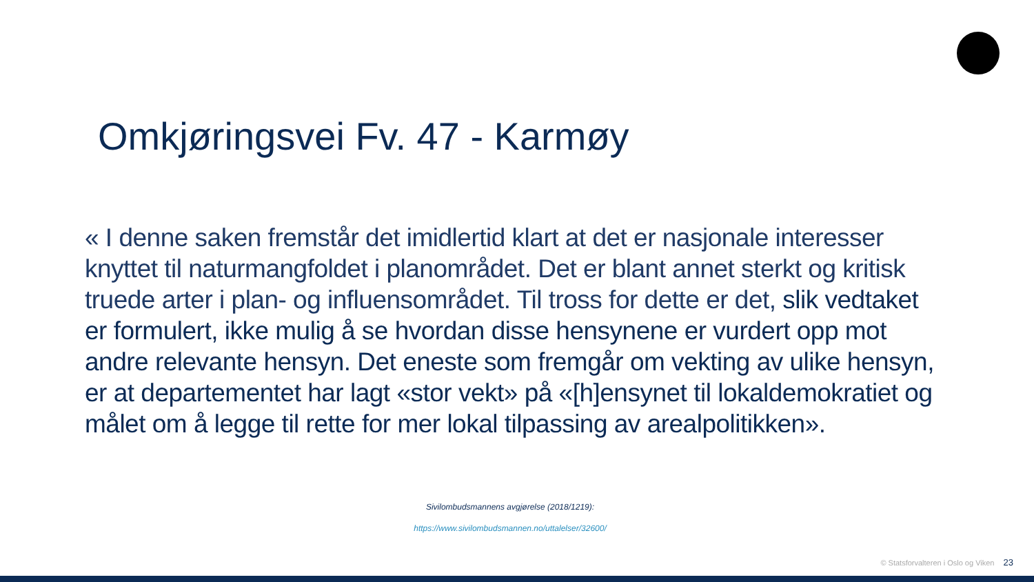Omkjøringsvei Fv. 47 - Karmøy
« I denne saken fremstår det imidlertid klart at det er nasjonale interesser knyttet til naturmangfoldet i planområdet. Det er blant annet sterkt og kritisk truede arter i plan- og influensområdet. Til tross for dette er det, slik vedtaket er formulert, ikke mulig å se hvordan disse hensynene er vurdert opp mot andre relevante hensyn. Det eneste som fremgår om vekting av ulike hensyn, er at departementet har lagt «stor vekt» på «[h]ensynet til lokaldemokratiet og målet om å legge til rette for mer lokal tilpassing av arealpolitikken».
Sivilombudsmannens avgjørelse (2018/1219):
https://www.sivilombudsmannen.no/uttalelser/32600/
© Statsforvalteren i Oslo og Viken 23